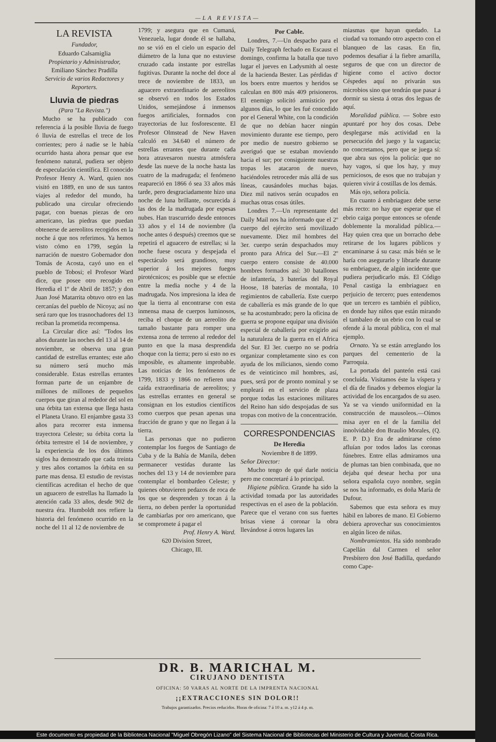—LA REVISTA—
LA REVISTA
Fundador,
Eduardo Calsamiglia
Propietario y Administrador,
Emiliano Sánchez Pradilla
Servicio de varios Redactores y Reporters.
Lluvia de piedras
(Para "La Revista.")
Mucho se ha publicado con referencia á la posible lluvia de fuego ó lluvia de estrellas el trece de los corrientes; pero á nadie se le había ocurrido hasta ahora pensar que ese fenómeno natural, pudiera ser objeto de especulación científica. El conocido Profesor Henry A. Ward, quien nos visitó en 1889, en uno de sus tantos viajes al rededor del mundo, ha publicado una circular ofreciendo pagar, con buenas piezas de oro americano, las piedras que puedan obtenerse de aereolitos recogidos en la noche á que nos referimos. Ya hemos visto cómo en 1799, según la narración de nuestro Gobernador don Tomás de Acosta, cayó uno en el pueblo de Tobosi; el Profesor Ward dice, que posee otro recogido en Heredia el 1º de Abril de 1857; y don Juan José Matarrita obtuvo otro en las cercanías del pueblo de Nicoya; así no será raro que los trasnochadores del 13 reciban la prometida recompensa.
La Circular dice así: "Todos los años durante las noches del 13 al 14 de noviembre, se observa una gran cantidad de estrellas errantes; este año su número será mucho más considerable. Estas estrellas errantes forman parte de un enjambre de millones de millones de pequeños cuerpos que giran al rededor del sol en una órbita tan extensa que llega hasta el Planeta Urano. El enjambre gasta 33 años para recorrer esta inmensa trayectora Celeste; su órbita corta la órbita terrestre el 14 de noviembre, y la experiencia de los dos últimos siglos ha demostrado que cada treinta y tres años cortamos la órbita en su parte mas densa. El estudio de revistas científicas acreditan el hecho de que un aguacero de estrellas ha llamado la atención cada 33 años, desde 902 de nuestra éra. Humboldt nos refiere la historia del fenómeno ocurrido en la noche del 11 al 12 de noviembre de
1799; y asegura que en Cumaná, Venezuela, lugar donde él se hallaba, no se vió en el cielo un espacio del diámetro de la luna que no estuviese cruzado cada instante por estrellas fugitivas. Durante la noche del doce al trece de noviembre de 1833, un aguacero extraordinario de aereolitos se obser­vó en todos los Estados Unidos, semejándose á inmensos fuegos artificiales, formados con trayectorias de luz fosforescente. El Profesor Olmstead de New Haven calculó en 34.640 el número de estrellas errantes que durante cada hora atravesaron nuestra atmósfera desde las nueve de la noche hasta las cuatro de la madrugada; el fenómeno reapareció en 1866 ó sea 33 años más tarde, pero desgraciadamente hizo una noche de luna brillante, oscurecida á las dos de la madrugada por espesas nubes. Han trascurrido desde entonces 33 años y el 14 de noviembre (la noche antes ó después) creemos que se repetirá el aguacero de estrellas; si la noche fuese oscura y despejada el espectáculo será grandioso, muy superior á los mejores fuegos pirotécnicos; es posible que se efectúe entre la media noche y 4 de la madrugada. Nos impresiona la idea de que la tierra al encontrarse con esta inmensa masa de cuerpos luminosos, reciba el choque de un aereolito de tamaño bastante para romper una extensa zona de terreno al rededor del punto en que la masa desprendida choque con la tierra; pero si esto no es imposible, es altamente improbable. Las noticias de los fenómenos de 1799, 1833 y 1866 no refieren una caída extraordinaria de aereolitos; y las estrellas errantes en general se consignan en los estudios científicos como cuerpos que pesan apenas una fracción de grano y que no llegan á la tierra.
Las personas que no pudieron contemplar los fuegos de Santiago de Cuba y de la Bahía de Manila, deben permanecer vestidas durante las noches del 13 y 14 de noviembre para contemplar el bombardeo Celeste; y quienes obtuvieren pedazos de roca de los que se desprenden y tocan á la tierra, no deben perder la oportunidad de cambiarlas por oro americano, que se compromete á pagar el
Prof. Henry A. Ward.
620 Division Street,
Chicago, Ill.
Por Cable.
Londres, 7.—Un despacho para el Daily Telegraph fechado en Escaust el domingo, confirma la batalla que tuvo lugar el jueves en Ladysmith al oeste de la hacienda Bester. Las pérdidas d' los boers entre muertos y heridos se calculan en 800 más 409 prisioneros. El enemigo solicitó armisticio por algunos días, lo que les fué concedido por el General White, con la condición de que no debían hacer ningún movimiento durante ese tiempo, pero por medio de nuestro gobierno se averiguó que se estaban moviendo hacia el sur; por consiguiente nuestras tropas les atacaron de nuevo, haciéndoles retroceder más allá de sus líneas, causándoles muchas bajas. Diez mil nativos serán ocupados en muchas otras cosas útiles.
Londres 7.—Un representante del Daily Mail nos ha informado que el 2º cuerpo del ejército será movilizado nuevamente. Diez mil hombres del 3er. cuerpo serán despachados muy pronto para Africa del Sur.—El 2º cuerpo entero consiste de 40.000 hombres formados así: 30 batallones de infantería, 3 baterías del Royal Hoose, 18 baterías de montaña, 10 regimientos de caballería. Este cuerpo de caballería es más grande de lo que se ha acostumbrado; pero la oficina de guerra se propone equipar una división especial de caballería por exigirlo así la naturaleza de la guerra en el Africa del Sur. El 3er. cuerpo no se podría organizar completamente sino es con ayuda de los milicianos, siendo como es de veinticinco mil hombres, así, pues, será por de pronto nominal y se empleará en el servicio de plaza porque todas las estaciones militares del Reino han sido despojadas de sus tropas con motivo de la concentración.
CORRESPONDENCIAS
De Heredia
Noviembre 8 de 1899.
Señor Director:
Mucho tengo de qué darle noticia pero me concretaré á lo principal.
Higiene pública. Grande ha sido la actividad tomada por las autoridades respectivas en el aseo de la población. Parece que el verano con sus fuertes brisas viene á coronar la obra llevándose á otros lugares las
miasmas que hayan quedado. La ciudad va tomando otro aspecto con el blanqueo de las casas. En fin, podemos desafiar á la fiebre amarilla, seguros de que con un director de higiene como el activo doctor Céspedes aquí no privarán sus microbios sino que tendrán que pasar á dormir su siesta á otras dos leguas de aquí.
Moralidad pública. — Sobre esto apuntaré por hoy dos cosas. Debe desplegarse más actividad en la persecución del juego y la vagancia; no concretamos, pero que se juega sí: que abra sus ojos la policía: que no hay vagos, sí que los hay, y muy perniciosos, de esos que no trabajan y quieren vivir á costillas de los demás.
Más ojo, señora policía.
En cuanto á embriaguez debe serse más recto: no hay que esperar que el ebrio caiga porque entonces se ofende doblemente la moralidad pública.—Hay quien crea que un borracho debe retirarse de los lugares públicos y encaminarse á su casa: más bién se le haría con asegurarlo y librarle durante su embriaguez, de algún incidente que pudiera perjudicarlo más. El Código Penal castiga la embriaguez en perjuicio de tercero; pues entendemos que un tercero es también el público, en donde hay niños que están mirando el tambaleo de un ebrio con lo cual se ofende á la moral pública, con el mal ejemplo.
Ornato. Ya se están arreglando los parques del cementerio de la Parroquia.
La portada del panteón está casi concluída. Visitamos éste la víspera y el día de finados y debemos elogiar la actividad de los encargados de su aseo. Ya se va viendo uniformidad en la construcción de mausoleos.—Oímos misa ayer en el de la familia del innolvidable don Braulio Morales, (Q. E. P. D.) Era de admirarse cómo afluían por todos lados las coronas fúnebres. Entre ellas admiramos una de plumas tan bien combinada, que no dejaba qué desear hecha por una señora española cuyo nombre, según se nos ha informado, es doña María de Dufour.
Sabemos que esta señora es muy hábil en labores de mano. El Gobierno debiera aprovechar sus conocimientos en algún liceo de niñas.
Nombramientos. Ha sido nombrado Capellán dal Carmen el señor Presbítero don José Badilla, quedando como Cape-
DR. B. MARICHAL M.
CIRUJANO DENTISTA
OFICINA: 50 VARAS AL NORTE DE LA IMPRENTA NACIONAL
¡¡EXTRACCIONES SIN DOLOR!!
Trabajos garantizados. Precios reducidos. Horas de oficina: 7 á 10 a. m. y12 á 4 p. m.
Este documento es propiedad de la Biblioteca Nacional "Miguel Obregón Lizano" del Sistema Nacional de Bibliotecas del Ministerio de Cultura y Juventud, Costa Rica.